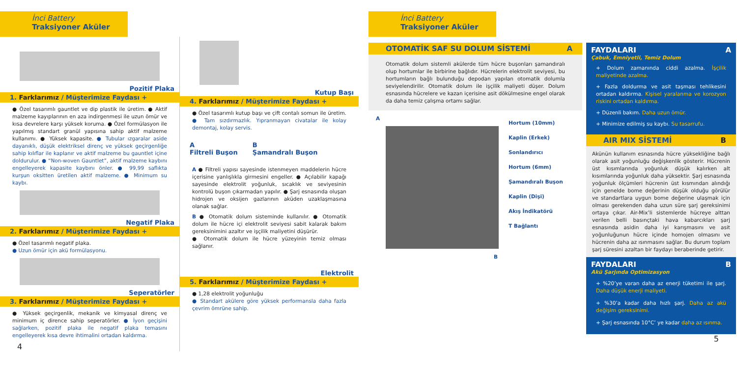İnci Battery
Traksiyoner Aküler
Pozitif Plaka
1. Farklarımız / Müşterimize Faydası +
● Özel tasarımlı gauntlet ve dip plastik ile üretim. ● Aktif malzeme kayıplarının en aza indirgenmesi ile uzun ömür ve kısa devrelere karşı yüksek koruma. ● Özel formülasyon ile yapılmış standart granül yapısına sahip aktif malzeme kullanımı. ● Yüksek kapasite. ● Tubular ızgaralar aside dayanıklı, düşük elektriksel direnç ve yüksek geçirgenliğe sahip kılıflar ile kaplanır ve aktif malzeme bu gauntlet içine doldurulur. ● “Non-woven Gauntlet”, aktif malzeme kaybını engelleyerek kapasite kaybını önler. ● 99,99 saflıkta kurşun oksitten üretilen aktif malzeme. ● Minimum su kaybı.
Negatif Plaka
2. Farklarımız / Müşterimize Faydası +
● Özel tasarımlı negatif plaka.
● Uzun ömür için akü formülasyonu.
Seperatörler
3. Farklarımız / Müşterimize Faydası +
● Yüksek geçirgenlik, mekanik ve kimyasal direnç ve minimum iç dirence sahip seperatörler. ● İyon geçişini sağlarken, pozitif plaka ile negatif plaka temasını engelleyerek kısa devre ihtimalini ortadan kaldırma.
4
Kutup Başı
4. Farklarımız / Müşterimize Faydası +
● Özel tasarımlı kutup başı ve çift contalı somun ile üretim. ● Tam sızdırmazlık. Yıpranmayan civatalar ile kolay demontaj, kolay servis.
A
Filtreli Buşon
B
Şamandralı Buşon
A ● Filtreli yapısı sayesinde istenmeyen maddelerin hücre içerisine yanlışlıkla girmesini engeller. ● Açılabilir kapağı sayesinde elektrolit yoğunluk, sıcaklık ve seviyesinin kontrolü buşon çıkarmadan yapılır. ● Şarj esnasında oluşan hidrojen ve oksijen gazlarının aküden uzaklaşmasına olanak sağlar.
B ● Otomatik dolum sisteminde kullanılır. ● Otomatik dolum ile hücre içi elektrolit seviyesi sabit kalarak bakım gereksinimini azaltır ve işçilik maliyetini düşürür.
● Otomatik dolum ile hücre yüzeyinin temiz olması sağlanır.
Elektrolit
5. Farklarımız / Müşterimize Faydası +
● 1,28 elektrolit yoğunluğu
● Standart akülere göre yüksek performansla daha fazla çevrim ömrüne sahip.
İnci Battery
Traksiyoner Aküler
OTOMATİK SAF SU DOLUM SİSTEMİ A
Otomatik dolum sistemli akülerde tüm hücre buşonları şamandıralı olup hortumlar ile birbirine bağlıdır. Hücrelerin elektrolit seviyesi, bu hortumların bağlı bulunduğu depodan yapılan otomatik dolumla seviyelendirilir. Otomatik dolum ile işçilik maliyeti düşer. Dolum esnasında hücrelere ve kazan içerisine asit dökülmesine engel olarak da daha temiz çalışma ortamı sağlar.
A
B
Hortum (10mm)
Kaplin (Erkek)
Sonlandırıcı
Hortum (6mm)
Şamandıralı Buşon
Kaplin (Dişi)
Akış İndikatörü
T Bağlantı
FAYDALARI A
Çabuk, Emniyetli, Temiz Dolum
+ Dolum zamanında ciddi azalma. İşçilik maliyetinde azalma.
+ Fazla doldurma ve asit taşması tehlikesini ortadan kaldırma. Kişisel yaralanma ve korozyon riskini ortadan kaldırma.
+ Düzenli bakım. Daha uzun ömür.
+ Minimize edilmiş su kaybı. Su tasarrufu.
AIR MIX SİSTEMİ B
Akünün kullanım esnasında hücre yüksekliğine bağlı olarak asit yoğunluğu değişkenlik gösterir. Hücrenin üst kısımlarında yoğunluk düşük kalırken alt kısımlarında yoğunluk daha yüksektir. Şarj esnasında yoğunluk ölçümleri hücrenin üst kısmından alındığı için genelde bome değerinin düşük olduğu görülür ve standartlara uygun bome değerine ulaşmak için olması gerekenden daha uzun süre şarj gereksinimi ortaya çıkar. Air-Mix’li sistemlerde hücreye alttan verilen belli basınçtaki hava kabarcıkları şarj esnasında asidin daha iyi karışmasını ve asit yoğunluğunun hücre içinde homojen olmasını ve hücrenin daha az ısınmasını sağlar. Bu durum toplam şarj süresini azaltan bir faydayı beraberinde getirir.
FAYDALARI B
Akü Şarjında Optimizasyon
+ %20’ye varan daha az enerji tüketimi ile şarj. Daha düşük enerji maliyeti.
+ %30’a kadar daha hızlı şarj. Daha az akü değişim gereksinimi.
+ Şarj esnasında 10°C’ ye kadar daha az ısınma.
5